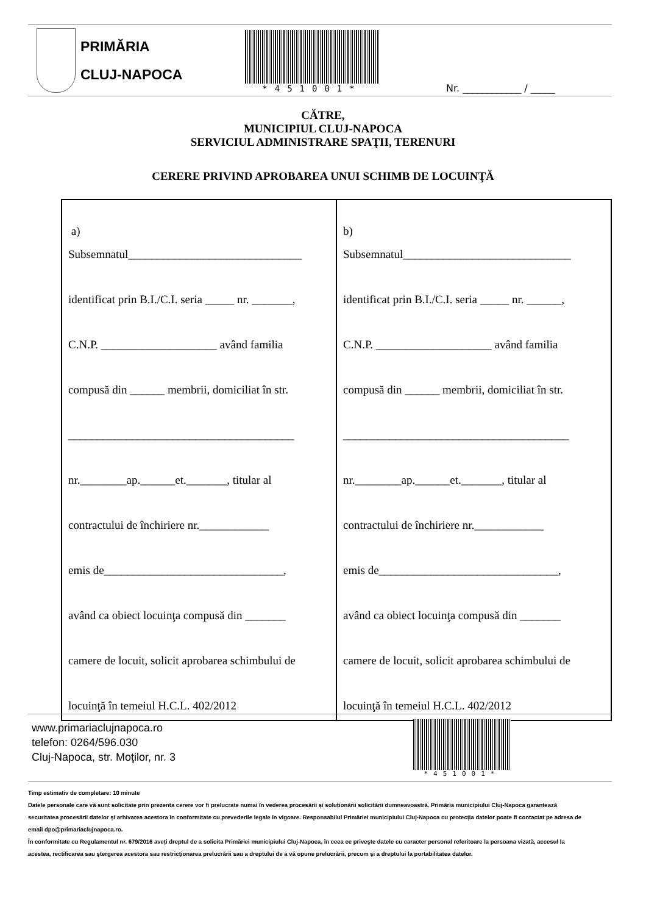PRIMĂRIA
CLUJ-NAPOCA
*451001*
Nr. ____________ / _____
CĂTRE,
MUNICIPIUL CLUJ-NAPOCA
SERVICIUL ADMINISTRARE SPAŢII, TERENURI
CERERE PRIVIND APROBAREA UNUI SCHIMB DE LOCUINŢĂ
| a) Subsemnatul______________________________ identificat prin B.I./C.I. seria _____ nr. _______, C.N.P. ____________________ având familia compusă din ______ membrii, domiciliat în str. _______________________________________ nr.________ap.______et._______, titular al contractului de închiriere nr.____________ emis de_______________________________, având ca obiect locuinţa compusă din _______ camere de locuit, solicit aprobarea schimbului de locuinţă în temeiul H.C.L. 402/2012 | b) Subsemnatul_____________________________ identificat prin B.I./C.I. seria _____ nr. ______, C.N.P. ____________________ având familia compusă din ______ membrii, domiciliat în str. _______________________________________ nr.________ap.______et._______, titular al contractului de închiriere nr.____________ emis de_______________________________, având ca obiect locuinţa compusă din _______ camere de locuit, solicit aprobarea schimbului de locuinţă în temeiul H.C.L. 402/2012 |
www.primariaclujnapoca.ro
telefon: 0264/596.030
Cluj-Napoca, str. Moţilor, nr. 3
*451001*
Timp estimativ de completare: 10 minute
Datele personale care vă sunt solicitate prin prezenta cerere vor fi prelucrate numai în vederea procesării și soluționării solicitării dumneavoastră. Primăria municipiului Cluj-Napoca garantează securitatea procesării datelor și arhivarea acestora în conformitate cu prevederile legale în vigoare. Responsabilul Primăriei municipiului Cluj-Napoca cu protecția datelor poate fi contactat pe adresa de email dpo@primariaclujnapoca.ro.
În conformitate cu Regulamentul nr. 679/2016 aveți dreptul de a solicita Primăriei municipiului Cluj-Napoca, în ceea ce priveşte datele cu caracter personal referitoare la persoana vizată, accesul la acestea, rectificarea sau ştergerea acestora sau restricţionarea prelucrării sau a dreptului de a vă opune prelucrării, precum şi a dreptului la portabilitatea datelor.